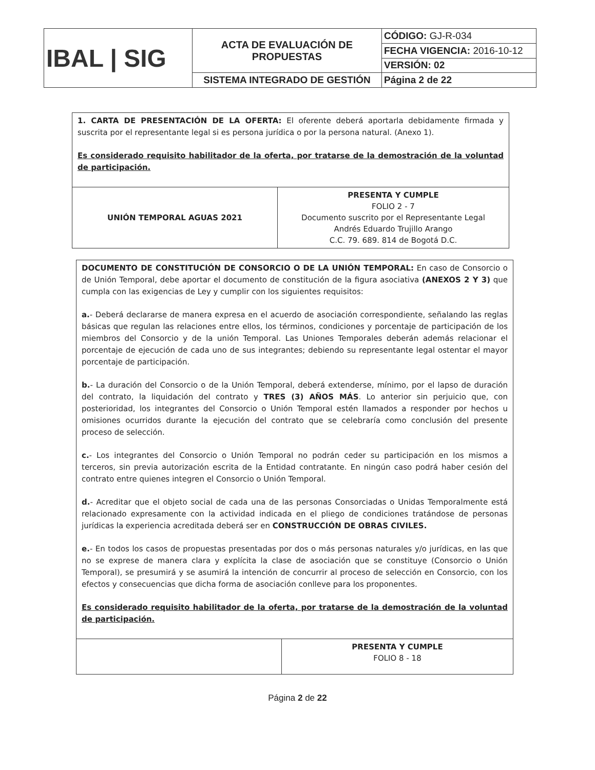| IBAL / SIG | ACTA DE EVALUACIÓN DE PROPUESTAS | CÓDIGO: GJ-R-034 |
| | | FECHA VIGENCIA: 2016-10-12 |
| | | VERSIÓN: 02 |
| | SISTEMA INTEGRADO DE GESTIÓN | Página 2 de 22 |
1. CARTA DE PRESENTACIÓN DE LA OFERTA: El oferente deberá aportarla debidamente firmada y suscrita por el representante legal si es persona jurídica o por la persona natural. (Anexo 1).
Es considerado requisito habilitador de la oferta, por tratarse de la demostración de la voluntad de participación.
| UNIÓN TEMPORAL AGUAS 2021 | PRESENTA Y CUMPLE FOLIO 2 - 7 Documento suscrito por el Representante Legal Andrés Eduardo Trujillo Arango C.C. 79. 689. 814 de Bogotá D.C. |
DOCUMENTO DE CONSTITUCIÓN DE CONSORCIO O DE LA UNIÓN TEMPORAL: En caso de Consorcio o de Unión Temporal, debe aportar el documento de constitución de la figura asociativa (ANEXOS 2 Y 3) que cumpla con las exigencias de Ley y cumplir con los siguientes requisitos:
a.- Deberá declararse de manera expresa en el acuerdo de asociación correspondiente, señalando las reglas básicas que regulan las relaciones entre ellos, los términos, condiciones y porcentaje de participación de los miembros del Consorcio y de la unión Temporal. Las Uniones Temporales deberán además relacionar el porcentaje de ejecución de cada uno de sus integrantes; debiendo su representante legal ostentar el mayor porcentaje de participación.
b.- La duración del Consorcio o de la Unión Temporal, deberá extenderse, mínimo, por el lapso de duración del contrato, la liquidación del contrato y TRES (3) AÑOS MÁS. Lo anterior sin perjuicio que, con posterioridad, los integrantes del Consorcio o Unión Temporal estén llamados a responder por hechos u omisiones ocurridos durante la ejecución del contrato que se celebraría como conclusión del presente proceso de selección.
c.- Los integrantes del Consorcio o Unión Temporal no podrán ceder su participación en los mismos a terceros, sin previa autorización escrita de la Entidad contratante. En ningún caso podrá haber cesión del contrato entre quienes integren el Consorcio o Unión Temporal.
d.- Acreditar que el objeto social de cada una de las personas Consorciadas o Unidas Temporalmente está relacionado expresamente con la actividad indicada en el pliego de condiciones tratándose de personas jurídicas la experiencia acreditada deberá ser en CONSTRUCCIÓN DE OBRAS CIVILES.
e.- En todos los casos de propuestas presentadas por dos o más personas naturales y/o jurídicas, en las que no se exprese de manera clara y explícita la clase de asociación que se constituye (Consorcio o Unión Temporal), se presumirá y se asumirá la intención de concurrir al proceso de selección en Consorcio, con los efectos y consecuencias que dicha forma de asociación conlleve para los proponentes.
Es considerado requisito habilitador de la oferta, por tratarse de la demostración de la voluntad de participación.
| | PRESENTA Y CUMPLE FOLIO 8 - 18 |
Página 2 de 22